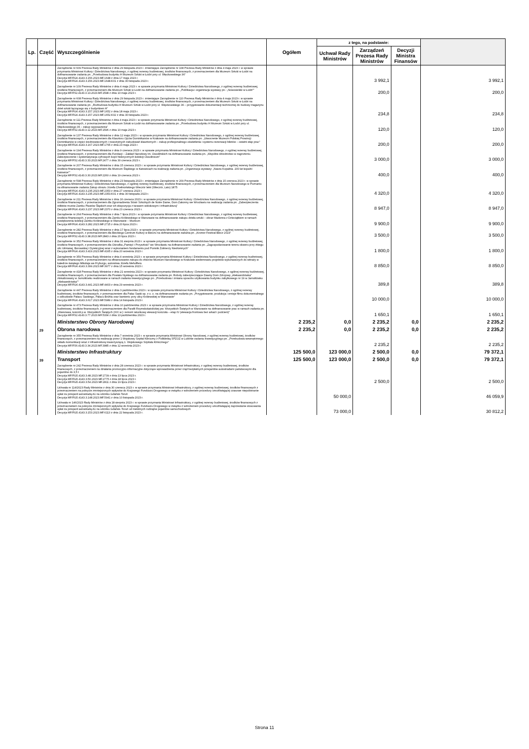| Lp. | Część | Wyszczególnienie | Ogółem | z tego, na podstawie: | | | |
| --- | --- | --- | --- | --- | --- | --- | --- |
| | | | | Uchwał Rady Ministrów | Zarządzeń Prezesa Rady Ministrów | Decyzji Ministra Finansów | |
| | | Zarządzenie nr 609 Prezesa Rady Ministrów z dnia 29 listopada 2023 r. zmieniające Zarządzenie nr 108 Prezesa Rady Ministrów z dnia 4 maja 2023 r. w sprawie przyznania Ministrowi Kultury i Dziedzictwa Narodowego, z ogólnej rezerwy budżetowej, środków finansowych, z przeznaczeniem dla Muzeum Sztuki w Łodzi na dofinansowanie zadania pn. „Przebudowa budynku H Muzeum Sztuki w Łodzi przy ul. Więckowskiego 36” Decyzja MF/FG6.4143.3.156.2023.MF.1648 z dnia 17 maja 2023 r. Decyzja MF/FG6.4143.3.156.2023.MF.1648.K01 z dnia 30 listopada 2023 r. | | | 3 992,1 | | 3 992,1 |
| | | Zarządzenie nr 109 Prezesa Rady Ministrów z dnia 4 maja 2023 r. w sprawie przyznania Ministrowi Kultury i Dziedzictwa Narodowego, z ogólnej rezerwy budżetowej, środków finansowych, z przeznaczeniem dla Muzeum Sztuki w Łodzi na dofinansowanie zadania pn. „Publikacja i organizacja wystawy pn.: „Nowosielski w Łodzi”” Decyzja MF/FS2.4143.3.13.2023.MF.1598 z dnia 10 maja 2023 r. | | | 200,0 | | 200,0 |
| | | Zarządzenie nr 608 Prezesa Rady Ministrów z dnia 29 listopada 2023 r. zmieniające Zarządzenie nr 110 Prezesa Rady Ministrów z dnia 4 maja 2023 r. w sprawie przyznania Ministrowi Kultury i Dziedzictwa Narodowego, z ogólnej rezerwy budżetowej, środków finansowych, z przeznaczeniem dla Muzeum Sztuki w Łodzi na dofinansowanie zadania pn. „Rozbudowa budynku H Muzeum Sztuki w Łodzi przy ul. Więckowskiego 36 – przygotowanie dokumentacji technicznej do budowy magazynu dzieł sztuki łączącego się z budynkiem H” Decyzja MF/FG6.4143.3.157.2023.MF.1652 z dnia 18 maja 2023 r. Decyzja MF/FG6.4143.3.157.2023.MF.1652.K02 z dnia 30 listopada 2023 r. | | | 234,8 | | 234,8 |
| | | Zarządzenie nr 111 Prezesa Rady Ministrów z dnia 4 maja 2023 r. w sprawie przyznania Ministrowi Kultury i Dziedzictwa Narodowego, z ogólnej rezerwy budżetowej, środków finansowych, z przeznaczeniem dla Muzeum Sztuki w Łodzi na dofinansowanie zadania pn. „Przebudowa budynku H Muzeum Sztuki w Łodzi przy ul. Więckowskiego 36 – zakup wyposażenia” Decyzja MF/FS2.4143.3.12.2023.MF.1596 z dnia 10 maja 2023 r. | | | 120,0 | | 120,0 |
| | | Zarządzenie nr 137 Prezesa Rady Ministrów z dnia 12 maja 2023 r. w sprawie przyznania Ministrowi Kultury i Dziedzictwa Narodowego, z ogólnej rezerwy budżetowej, środków finansowych, z przeznaczeniem dla Klasztoru Ojców Dominikanów w Krakowie na dofinansowanie zadania pn. „Utworzenie Muzeum Polskiej Prowincji Dominikanów w części średniowiecznych i nowożytnych zabudowań klasztornych – zakup profesjonalnego oświetlenia i systemu rezerwacji biletów – ostatni etap prac” Decyzja MF/FG6.4143.3.167.2023.MF.1765 z dnia 23 maja 2023 r. | | | 200,0 | | 200,0 |
| | | Zarządzenie nr 194 Prezesa Rady Ministrów z dnia 9 czerwca 2023 r. w sprawie przyznania Ministrowi Kultury i Dziedzictwa Narodowego, z ogólnej rezerwy budżetowej, środków finansowych, z przeznaczeniem dla Fundacji – Zakład Narodowy im. Ossolińskich na dofinansowanie zadania pn. „Wspólne dziedzictwo w zagrożeniu. Zabezpieczenie i systematyzacja cyfrowych kopii historycznych kolekcji Ossolineum” Decyzja MF/FS2.4143.3.33.2023.MF.2477 z dnia 30 czerwca 2023 r. | | | 3 000,0 | | 3 000,0 |
| | | Zarządzenie nr 207 Prezesa Rady Ministrów z dnia 15 czerwca 2023 r. w sprawie przyznania Ministrowi Kultury i Dziedzictwa Narodowego, z ogólnej rezerwy budżetowej, środków finansowych, z przeznaczeniem dla Muzeum Śląskiego w Katowicach na realizację zadania pn. „Organizacja wystawy: „Nasza Kopalnia. 200 lat kopalni Katowice”” Decyzja MF/FS2.4143.3.30.2023.MF.2260 z dnia 19 czerwca 2023 r. | | | 400,0 | | 400,0 |
| | | Zarządzenie nr 598 Prezesa Rady Ministrów z dnia 23 listopada 2023 r. zmieniające Zarządzenie nr 209 Prezesa Rady Ministrów z dnia 15 czerwca 2023 r. w sprawie przyznania Ministrowi Kultury i Dziedzictwa Narodowego, z ogólnej rezerwy budżetowej, środków finansowych, z przeznaczeniem dla Muzeum Narodowego w Poznaniu na sfinansowanie zadania Zakup obrazu Józefa Chełmońskiego Wieczór letni (Wieczór, Lato) 1875 Decyzja MF/FG6.4143.3.235.2023.MF.2353 z dnia 27 czerwca 2023 r. Decyzja MF/FG6.4143.3.235.2023.MF.2353.K01 z dnia 30 listopada 2023 r. | | | 4 320,0 | | 4 320,0 |
| | | Zarządzenie nr 211 Prezesa Rady Ministrów z dnia 16 czerwca 2023 r. w sprawie przyznania Ministrowi Kultury i Dziedzictwa Narodowego, z ogólnej rezerwy budżetowej, środków finansowych, z przeznaczeniem dla Zgromadzenia Sióstr Szkolnych de Notre Dame, Dom Zakonny we Wrocławiu na realizację zadania pn. „Zabezpieczenia reliktów murów Zamku Piastów Śląskich oraz ich ekspozycja z tarasem widokowym i infrastrukturą” Decyzja MF/FG6.4143.3.237.2023.MF.2370 z dnia 23 czerwca 2023 r. | | | 8 947,0 | | 8 947,0 |
| | | Zarządzenie nr 264 Prezesa Rady Ministrów z dnia 7 lipca 2023 r. w sprawie przyznania Ministrowi Kultury i Dziedzictwa Narodowego, z ogólnej rezerwy budżetowej, środków finansowych, z przeznaczeniem dla Zamku Królewskiego w Warszawie na dofinansowanie zakupu dzieła sztuki – obraz Madonna z Dzieciątkiem w ramach powiększenia kolekcji Zamku Królewskiego w Warszawie – Muzeum Decyzja MF/FG6.4143.3.282.2023.MF.2715 z dnia 20 lipca 2023 r. | | | 9 900,0 | | 9 900,0 |
| | | Zarządzenie nr 282 Prezesa Rady Ministrów z dnia 17 lipca 2023 r. w sprawie przyznania Ministrowi Kultury i Dziedzictwa Narodowego, z ogólnej rezerwy budżetowej, środków finansowych, z przeznaczeniem dla Bieckiego Centrum Kultury w Bieczu na dofinansowanie zadania pn. „Kromer Festival Biecz 2023” Decyzja MF/FS2.4143.3.38.2023.MF.2843 z dnia 20 lipca 2023 r. | | | 3 500,0 | | 3 500,0 |
| | | Zarządzenie nr 352 Prezesa Rady Ministrów z dnia 31 sierpnia 2023 r. w sprawie przyznania Ministrowi Kultury i Dziedzictwa Narodowego, z ogólnej rezerwy budżetowej, środków finansowych, z przeznaczeniem dla Ośrodka „Pamięć i Przyszłość” we Wrocławiu na dofinansowanie zadania pn. „Zagospodarowanie terenu skweru przy zbiegu ulic Glinianej, Borowskiej i Dyrekcyjnej wraz z wykonaniem fundamentu pod Pomnik Żołnierzy Niezłomnych” Decyzja MF/FG6.4143.3.419.2023.MF.4165 z dnia 20 września 2023 r. | | | 1 800,0 | | 1 800,0 |
| | | Zarządzenie nr 359 Prezesa Rady Ministrów z dnia 4 września 2023 r. w sprawie przyznania Ministrowi Kultury i Dziedzictwa Narodowego, z ogólnej rezerwy budżetowej, środków finansowych, z przeznaczeniem na sfinansowanie zakupu do zbiorów Muzeum Narodowego w Krakowie siedemnastu projektów wykonawczych do witraży w katedrze świętego Mikołaja we Fryburgu, autorstwa Józefa Mehoffera Decyzja MF/FG6.4143.3.399.2023.MF.3977 z dnia 15 września 2023 r. | | | 8 850,0 | | 8 850,0 |
| | | Zarządzenie nr 418 Prezesa Rady Ministrów z dnia 21 września 2023 r. w sprawie przyznania Ministrowi Kultury i Dziedzictwa Narodowego, z ogólnej rezerwy budżetowej, środków finansowych, z przeznaczeniem dla Powiatu Nyskiego na dofinansowanie zadania pn. Roboty zabezpieczające Dawny Dom Zdrojowy „Aleksandrówka” zlokalizowany w Jarnołtówku realizowane w ramach zadania inwestycyjnego pn. „Przebudowa i zmiana sposobu użytkowania budynku zabytkowego nr 19 w Jarnołtówku „Aleksandrówka”” Decyzja MF/FG6.4143.3.441.2023.MF.4403 z dnia 29 września 2023 r. | | | 389,8 | | 389,8 |
| | | Zarządzenie nr 447 Prezesa Rady Ministrów z dnia 3 października 2023 r. w sprawie przyznania Ministrowi Kultury i Dziedzictwa Narodowego, z ogólnej rezerwy budżetowej, środków finansowych, z przeznaczeniem dla Pałac Saski sp. z o. o. na dofinansowanie zadania pn. „Przygotowanie, produkcja i emisje filmu dokumentalnego o odbudowie Pałacu Saskiego, Pałacu Brühla oraz kamienic przy ulicy Królewskiej w Warszawie” Decyzja MF/FG6.4143.3.617.2023.MF.5989 z dnia 14 listopada 2023 r. | | | 10 000,0 | | 10 000,0 |
| | | Zarządzenie nr 473 Prezesa Rady Ministrów z dnia 10 października 2023 r. w sprawie przyznania Ministrowi Kultury i Dziedzictwa Narodowego, z ogólnej rezerwy budżetowej, środków finansowych, z przeznaczeniem dla Parafii Rzymskokatolickiej pw. Wszystkich Świętych w Warszawie na dofinansowanie prac w ramach zadania pn. „Warszawa, kościół p.w. Wszystkich Świętych (XIX w.): remont ratunkowy elewacji kościoła – etap IV (elewacja frontowa bez arkad i podcieni)” Decyzja MF/FS2.4143.3.77.2023.MF.5334 z dnia 13 października 2023 r. | | | 1 650,1 | | 1 650,1 |
| | | Ministerstwo Obrony Narodowej | 2 235,2 | 0,0 | 2 235,2 | 0,0 | 2 235,2 |
| | 29 | Obrona narodowa | 2 235,2 | 0,0 | 2 235,2 | 0,0 | 2 235,2 |
| | | Zarządzenie nr 355 Prezesa Rady Ministrów z dnia 7 września 2023 r. w sprawie przyznania Ministrowi Obrony Narodowej, z ogólnej rezerwy budżetowej, środków finansowych, z przeznaczeniem na realizację przez 1 Wojskowy Szpital Kliniczny z Polikliniką SPZOZ w Lublinie zadania inwestycyjnego pn. „Przebudowa wewnętrznego układu komunikacji wraz z infrastrukturą towarzyszącą 1. Wojskowego Szpitala Klinicznego” Decyzja MF/FS6.4143.3.34.2023.MF.3985 z dnia 12 września 2023 r. | | | 2 235,2 | | 2 235,2 |
| | | Ministerstwo Infrastruktury | 125 500,0 | 123 000,0 | 2 500,0 | 0,0 | 79 372,1 |
| | 39 | Transport | 125 500,0 | 123 000,0 | 2 500,0 | 0,0 | 79 372,1 |
| | | Zarządzenie nr 242 Prezesa Rady Ministrów z dnia 28 czerwca 2023 r. w sprawie przyznania Ministrowi Infrastruktury, z ogólnej rezerwy budżetowej, środków finansowych, z przeznaczeniem na działania promocyjno-informacyjne dotyczące wprowadzenia przez rząd bezpłatnych przejazdów autostradami państwowymi dla pojazdów do 3,5 t Decyzja MF/FG5.4143.3.48.2023.MF.2739 z dnia 13 lipca 2023 r. Decyzja MF/FG5.4143.3.50.2023.MF.2775 z dnia 18 lipca 2023 r. Decyzja MF/FG5.4143.3.54.2023.MF.2811 z dnia 19 lipca 2023 r. | | | 2 500,0 | | 2 500,0 |
| | | Uchwała nr 114/2023 Rady Ministrów z dnia 30 czerwca 2023 r. w sprawie przyznania Ministrowi Infrastruktury, z ogólnej rezerwy budżetowej, środków finansowych z przeznaczeniem na pokrycie zmniejszonych wpływów do Krajowego Funduszu Drogowego w związku z wdrożeniem procedury umożliwiającej czasowe niepobieranie opłat za przejazd autostradą A1 na odcinku Gdańsk-Toruń Decyzja MF/FG5.4143.3.148.2023.MF.5941 z dnia 10 listopada 2023 r. | | 50 000,0 | | | 46 059,9 |
| | | Uchwała nr 146/2023 Rady Ministrów z dnia 18 sierpnia 2023 r. w sprawie przyznania Ministrowi Infrastruktury, z ogólnej rezerwy budżetowej, środków finansowych z przeznaczaniem na pokrycie zmniejszonych wpływów do Krajowego Funduszu Drogowego w związku z wdrożeniem procedury umożliwiającej zaprzestanie stosowania opłat za przejazd autostradą A1 na odcinku Gdańsk–Toruń od niektórych rodzajów pojazdów samochodowych Decyzja MF/FG5.4143.3.153.2023.MF.6113 z dnia 22 listopada 2023 r. | | 73 000,0 | | | 30 812,2 |
Strona 11